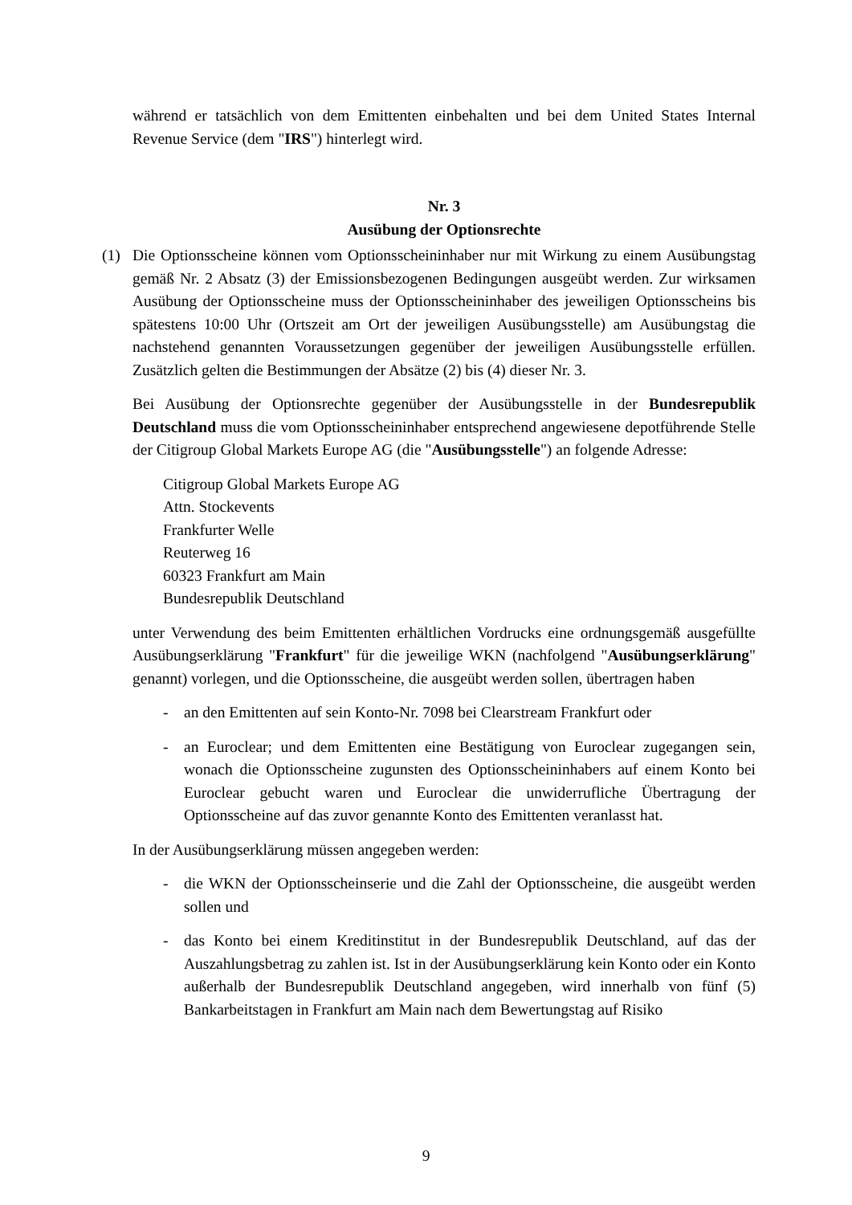während er tatsächlich von dem Emittenten einbehalten und bei dem United States Internal Revenue Service (dem "IRS") hinterlegt wird.
Nr. 3
Ausübung der Optionsrechte
(1) Die Optionsscheine können vom Optionsscheininhaber nur mit Wirkung zu einem Ausübungstag gemäß Nr. 2 Absatz (3) der Emissionsbezogenen Bedingungen ausgeübt werden. Zur wirksamen Ausübung der Optionsscheine muss der Optionsscheininhaber des jeweiligen Optionsscheins bis spätestens 10:00 Uhr (Ortszeit am Ort der jeweiligen Ausübungsstelle) am Ausübungstag die nachstehend genannten Voraussetzungen gegenüber der jeweiligen Ausübungsstelle erfüllen. Zusätzlich gelten die Bestimmungen der Absätze (2) bis (4) dieser Nr. 3.
Bei Ausübung der Optionsrechte gegenüber der Ausübungsstelle in der Bundesrepublik Deutschland muss die vom Optionsscheininhaber entsprechend angewiesene depotführende Stelle der Citigroup Global Markets Europe AG (die "Ausübungsstelle") an folgende Adresse:
Citigroup Global Markets Europe AG
Attn. Stockevents
Frankfurter Welle
Reuterweg 16
60323 Frankfurt am Main
Bundesrepublik Deutschland
unter Verwendung des beim Emittenten erhältlichen Vordrucks eine ordnungsgemäß ausgefüllte Ausübungserklärung "Frankfurt" für die jeweilige WKN (nachfolgend "Ausübungserklärung" genannt) vorlegen, und die Optionsscheine, die ausgeübt werden sollen, übertragen haben
- an den Emittenten auf sein Konto-Nr. 7098 bei Clearstream Frankfurt oder
- an Euroclear; und dem Emittenten eine Bestätigung von Euroclear zugegangen sein, wonach die Optionsscheine zugunsten des Optionsscheininhabers auf einem Konto bei Euroclear gebucht waren und Euroclear die unwiderrufliche Übertragung der Optionsscheine auf das zuvor genannte Konto des Emittenten veranlasst hat.
In der Ausübungserklärung müssen angegeben werden:
- die WKN der Optionsscheinserie und die Zahl der Optionsscheine, die ausgeübt werden sollen und
- das Konto bei einem Kreditinstitut in der Bundesrepublik Deutschland, auf das der Auszahlungsbetrag zu zahlen ist. Ist in der Ausübungserklärung kein Konto oder ein Konto außerhalb der Bundesrepublik Deutschland angegeben, wird innerhalb von fünf (5) Bankarbeitstagen in Frankfurt am Main nach dem Bewertungstag auf Risiko
9